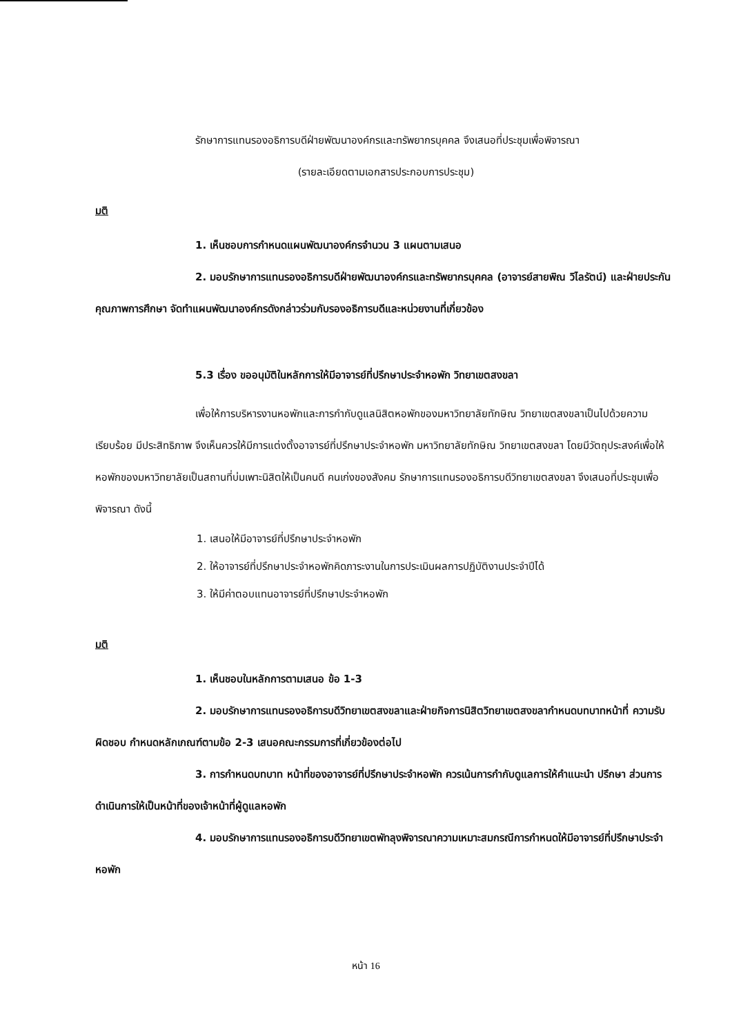รักษาการแทนรองอธิการบดีฝ่ายพัฒนาองค์กรและทรัพยากรบุคคล จึงเสนอที่ประชุมเพื่อพิจารณา
(รายละเอียดตามเอกสารประกอบการประชุม)
มติ
1. เห็นชอบการกำหนดแผนพัฒนาองค์กรจำนวน 3 แผนตามเสนอ
2. มอบรักษาการแทนรองอธิการบดีฝ่ายพัฒนาองค์กรและทรัพยากรบุคคล (อาจารย์สายพิณ วิไลรัตน์) และฝ่ายประกันคุณภาพการศึกษา จัดทำแผนพัฒนาองค์กรดังกล่าวร่วมกับรองอธิการบดีและหน่วยงานที่เกี่ยวข้อง
5.3 เรื่อง ขออนุมัติในหลักการให้มีอาจารย์ที่ปรึกษาประจำหอพัก วิทยาเขตสงขลา
เพื่อให้การบริหารงานหอพักและการกำกับดูแลนิสิตหอพักของมหาวิทยาลัยทักษิณ วิทยาเขตสงขลาเป็นไปด้วยความเรียบร้อย มีประสิทธิภาพ จึงเห็นควรให้มีการแต่งตั้งอาจารย์ที่ปรึกษาประจำหอพัก มหาวิทยาลัยทักษิณ วิทยาเขตสงขลา โดยมีวัตถุประสงค์เพื่อให้หอพักของมหาวิทยาลัยเป็นสถานที่บ่มเพาะนิสิตให้เป็นคนดี คนเก่งของสังคม รักษาการแทนรองอธิการบดีวิทยาเขตสงขลา จึงเสนอที่ประชุมเพื่อพิจารณา ดังนี้
1. เสนอให้มีอาจารย์ที่ปรึกษาประจำหอพัก
2. ให้อาจารย์ที่ปรึกษาประจำหอพักคิดภาระงานในการประเมินผลการปฏิบัติงานประจำปีได้
3. ให้มีค่าตอบแทนอาจารย์ที่ปรึกษาประจำหอพัก
มติ
1. เห็นชอบในหลักการตามเสนอ ข้อ 1-3
2. มอบรักษาการแทนรองอธิการบดีวิทยาเขตสงขลาและฝ่ายกิจการนิสิตวิทยาเขตสงขลากำหนดบทบาทหน้าที่ ความรับผิดชอบ กำหนดหลักเกณฑ์ตามข้อ 2-3 เสนอคณะกรรมการที่เกี่ยวข้องต่อไป
3. การกำหนดบทบาท หน้าที่ของอาจารย์ที่ปรึกษาประจำหอพัก ควรเน้นการกำกับดูแลการให้คำแนะนำ ปรึกษา ส่วนการดำเนินการให้เป็นหน้าที่ของเจ้าหน้าที่ผู้ดูแลหอพัก
4. มอบรักษาการแทนรองอธิการบดีวิทยาเขตพัทลุงพิจารณาความเหมาะสมกรณีการกำหนดให้มีอาจารย์ที่ปรึกษาประจำหอพัก
หน้า 16